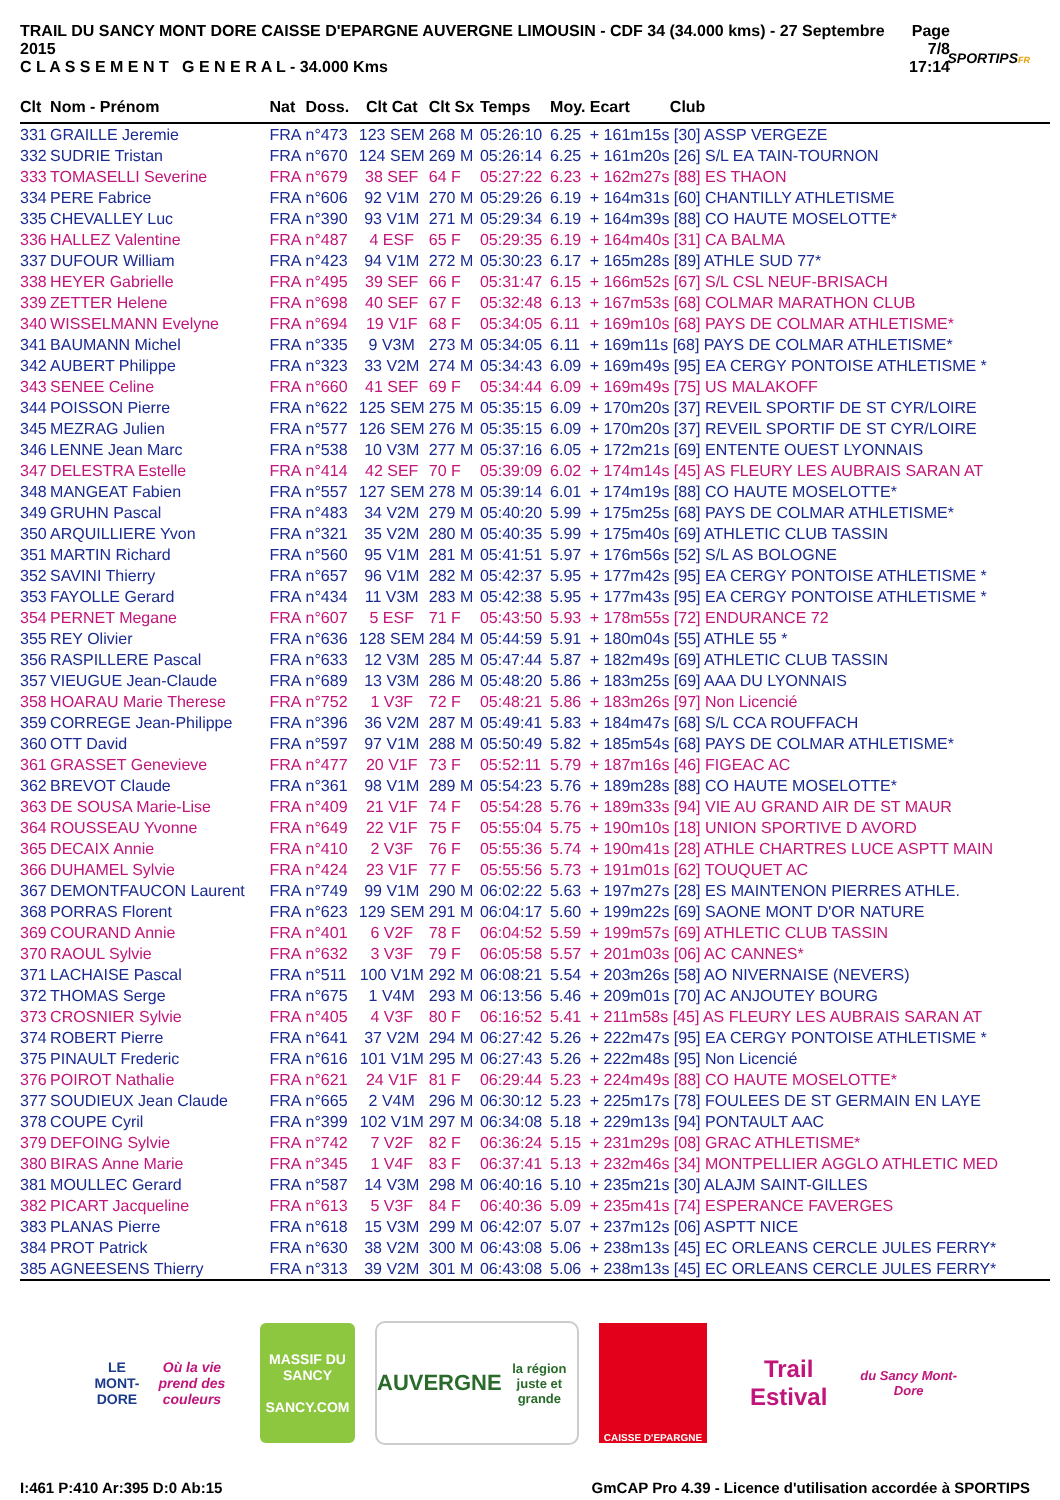TRAIL DU SANCY MONT DORE CAISSE D'EPARGNE AUVERGNE LIMOUSIN - CDF 34 (34.000 kms) - 27 Septembre 2015
C L A S S E M E N T G E N E R A L - 34.000 Kms
Page 7/8
17:14
SPORTIPSFR
| Clt | Nom - Prénom | Nat | Doss. | Clt Cat | Clt Sx | Temps | Moy. | Ecart Club |
| --- | --- | --- | --- | --- | --- | --- | --- | --- |
| 331 | GRAILLE Jeremie | FRA | n°473 | 123 SEM | 268 M | 05:26:10 | 6.25 | + 161m15s [30] ASSP VERGEZE |
| 332 | SUDRIE Tristan | FRA | n°670 | 124 SEM | 269 M | 05:26:14 | 6.25 | + 161m20s [26] S/L EA TAIN-TOURNON |
| 333 | TOMASELLI Severine | FRA | n°679 | 38 SEF | 64 F | 05:27:22 | 6.23 | + 162m27s [88] ES THAON |
| 334 | PERE Fabrice | FRA | n°606 | 92 V1M | 270 M | 05:29:26 | 6.19 | + 164m31s [60] CHANTILLY ATHLETISME |
| 335 | CHEVALLEY Luc | FRA | n°390 | 93 V1M | 271 M | 05:29:34 | 6.19 | + 164m39s [88] CO HAUTE MOSELOTTE* |
| 336 | HALLEZ Valentine | FRA | n°487 | 4 ESF | 65 F | 05:29:35 | 6.19 | + 164m40s [31] CA BALMA |
| 337 | DUFOUR William | FRA | n°423 | 94 V1M | 272 M | 05:30:23 | 6.17 | + 165m28s [89] ATHLE SUD 77* |
| 338 | HEYER Gabrielle | FRA | n°495 | 39 SEF | 66 F | 05:31:47 | 6.15 | + 166m52s [67] S/L CSL NEUF-BRISACH |
| 339 | ZETTER Helene | FRA | n°698 | 40 SEF | 67 F | 05:32:48 | 6.13 | + 167m53s [68] COLMAR MARATHON CLUB |
| 340 | WISSELMANN Evelyne | FRA | n°694 | 19 V1F | 68 F | 05:34:05 | 6.11 | + 169m10s [68] PAYS DE COLMAR ATHLETISME* |
| 341 | BAUMANN Michel | FRA | n°335 | 9 V3M | 273 M | 05:34:05 | 6.11 | + 169m11s [68] PAYS DE COLMAR ATHLETISME* |
| 342 | AUBERT Philippe | FRA | n°323 | 33 V2M | 274 M | 05:34:43 | 6.09 | + 169m49s [95] EA CERGY PONTOISE ATHLETISME * |
| 343 | SENEE Celine | FRA | n°660 | 41 SEF | 69 F | 05:34:44 | 6.09 | + 169m49s [75] US MALAKOFF |
| 344 | POISSON Pierre | FRA | n°622 | 125 SEM | 275 M | 05:35:15 | 6.09 | + 170m20s [37] REVEIL SPORTIF DE ST CYR/LOIRE |
| 345 | MEZRAG Julien | FRA | n°577 | 126 SEM | 276 M | 05:35:15 | 6.09 | + 170m20s [37] REVEIL SPORTIF DE ST CYR/LOIRE |
| 346 | LENNE Jean Marc | FRA | n°538 | 10 V3M | 277 M | 05:37:16 | 6.05 | + 172m21s [69] ENTENTE OUEST LYONNAIS |
| 347 | DELESTRA Estelle | FRA | n°414 | 42 SEF | 70 F | 05:39:09 | 6.02 | + 174m14s [45] AS FLEURY LES AUBRAIS SARAN AT |
| 348 | MANGEAT Fabien | FRA | n°557 | 127 SEM | 278 M | 05:39:14 | 6.01 | + 174m19s [88] CO HAUTE MOSELOTTE* |
| 349 | GRUHN Pascal | FRA | n°483 | 34 V2M | 279 M | 05:40:20 | 5.99 | + 175m25s [68] PAYS DE COLMAR ATHLETISME* |
| 350 | ARQUILLIERE Yvon | FRA | n°321 | 35 V2M | 280 M | 05:40:35 | 5.99 | + 175m40s [69] ATHLETIC CLUB TASSIN |
| 351 | MARTIN Richard | FRA | n°560 | 95 V1M | 281 M | 05:41:51 | 5.97 | + 176m56s [52] S/L AS BOLOGNE |
| 352 | SAVINI Thierry | FRA | n°657 | 96 V1M | 282 M | 05:42:37 | 5.95 | + 177m42s [95] EA CERGY PONTOISE ATHLETISME * |
| 353 | FAYOLLE Gerard | FRA | n°434 | 11 V3M | 283 M | 05:42:38 | 5.95 | + 177m43s [95] EA CERGY PONTOISE ATHLETISME * |
| 354 | PERNET Megane | FRA | n°607 | 5 ESF | 71 F | 05:43:50 | 5.93 | + 178m55s [72] ENDURANCE 72 |
| 355 | REY Olivier | FRA | n°636 | 128 SEM | 284 M | 05:44:59 | 5.91 | + 180m04s [55] ATHLE 55 * |
| 356 | RASPILLERE Pascal | FRA | n°633 | 12 V3M | 285 M | 05:47:44 | 5.87 | + 182m49s [69] ATHLETIC CLUB TASSIN |
| 357 | VIEUGUE Jean-Claude | FRA | n°689 | 13 V3M | 286 M | 05:48:20 | 5.86 | + 183m25s [69] AAA DU LYONNAIS |
| 358 | HOARAU Marie Therese | FRA | n°752 | 1 V3F | 72 F | 05:48:21 | 5.86 | + 183m26s [97] Non Licencié |
| 359 | CORREGE Jean-Philippe | FRA | n°396 | 36 V2M | 287 M | 05:49:41 | 5.83 | + 184m47s [68] S/L CCA ROUFFACH |
| 360 | OTT David | FRA | n°597 | 97 V1M | 288 M | 05:50:49 | 5.82 | + 185m54s [68] PAYS DE COLMAR ATHLETISME* |
| 361 | GRASSET Genevieve | FRA | n°477 | 20 V1F | 73 F | 05:52:11 | 5.79 | + 187m16s [46] FIGEAC AC |
| 362 | BREVOT Claude | FRA | n°361 | 98 V1M | 289 M | 05:54:23 | 5.76 | + 189m28s [88] CO HAUTE MOSELOTTE* |
| 363 | DE SOUSA Marie-Lise | FRA | n°409 | 21 V1F | 74 F | 05:54:28 | 5.76 | + 189m33s [94] VIE AU GRAND AIR DE ST MAUR |
| 364 | ROUSSEAU Yvonne | FRA | n°649 | 22 V1F | 75 F | 05:55:04 | 5.75 | + 190m10s [18] UNION SPORTIVE D AVORD |
| 365 | DECAIX Annie | FRA | n°410 | 2 V3F | 76 F | 05:55:36 | 5.74 | + 190m41s [28] ATHLE CHARTRES LUCE ASPTT MAIN |
| 366 | DUHAMEL Sylvie | FRA | n°424 | 23 V1F | 77 F | 05:55:56 | 5.73 | + 191m01s [62] TOUQUET AC |
| 367 | DEMONTFAUCON Laurent | FRA | n°749 | 99 V1M | 290 M | 06:02:22 | 5.63 | + 197m27s [28] ES MAINTENON PIERRES ATHLE. |
| 368 | PORRAS Florent | FRA | n°623 | 129 SEM | 291 M | 06:04:17 | 5.60 | + 199m22s [69] SAONE MONT D'OR NATURE |
| 369 | COURAND Annie | FRA | n°401 | 6 V2F | 78 F | 06:04:52 | 5.59 | + 199m57s [69] ATHLETIC CLUB TASSIN |
| 370 | RAOUL Sylvie | FRA | n°632 | 3 V3F | 79 F | 06:05:58 | 5.57 | + 201m03s [06] AC CANNES* |
| 371 | LACHAISE Pascal | FRA | n°511 | 100 V1M | 292 M | 06:08:21 | 5.54 | + 203m26s [58] AO NIVERNAISE (NEVERS) |
| 372 | THOMAS Serge | FRA | n°675 | 1 V4M | 293 M | 06:13:56 | 5.46 | + 209m01s [70] AC ANJOUTEY BOURG |
| 373 | CROSNIER Sylvie | FRA | n°405 | 4 V3F | 80 F | 06:16:52 | 5.41 | + 211m58s [45] AS FLEURY LES AUBRAIS SARAN AT |
| 374 | ROBERT Pierre | FRA | n°641 | 37 V2M | 294 M | 06:27:42 | 5.26 | + 222m47s [95] EA CERGY PONTOISE ATHLETISME * |
| 375 | PINAULT Frederic | FRA | n°616 | 101 V1M | 295 M | 06:27:43 | 5.26 | + 222m48s [95] Non Licencié |
| 376 | POIROT Nathalie | FRA | n°621 | 24 V1F | 81 F | 06:29:44 | 5.23 | + 224m49s [88] CO HAUTE MOSELOTTE* |
| 377 | SOUDIEUX Jean Claude | FRA | n°665 | 2 V4M | 296 M | 06:30:12 | 5.23 | + 225m17s [78] FOULEES DE ST GERMAIN EN LAYE |
| 378 | COUPE Cyril | FRA | n°399 | 102 V1M | 297 M | 06:34:08 | 5.18 | + 229m13s [94] PONTAULT AAC |
| 379 | DEFOING Sylvie | FRA | n°742 | 7 V2F | 82 F | 06:36:24 | 5.15 | + 231m29s [08] GRAC ATHLETISME* |
| 380 | BIRAS Anne Marie | FRA | n°345 | 1 V4F | 83 F | 06:37:41 | 5.13 | + 232m46s [34] MONTPELLIER AGGLO ATHLETIC MED |
| 381 | MOULLEC Gerard | FRA | n°587 | 14 V3M | 298 M | 06:40:16 | 5.10 | + 235m21s [30] ALAJM SAINT-GILLES |
| 382 | PICART Jacqueline | FRA | n°613 | 5 V3F | 84 F | 06:40:36 | 5.09 | + 235m41s [74] ESPERANCE FAVERGES |
| 383 | PLANAS Pierre | FRA | n°618 | 15 V3M | 299 M | 06:42:07 | 5.07 | + 237m12s [06] ASPTT NICE |
| 384 | PROT Patrick | FRA | n°630 | 38 V2M | 300 M | 06:43:08 | 5.06 | + 238m13s [45] EC ORLEANS CERCLE JULES FERRY* |
| 385 | AGNEESENS Thierry | FRA | n°313 | 39 V2M | 301 M | 06:43:08 | 5.06 | + 238m13s [45] EC ORLEANS CERCLE JULES FERRY* |
LE MONT-DORE
Où la vie prend des couleurs
MASSIF DU
SANCY
SANCY.COM
AUVERGNE
la région juste et grande
CAISSE D'EPARGNE
Trail Estival
du Sancy Mont-Dore
I:461 P:410 Ar:395 D:0 Ab:15 GmCAP Pro 4.39 - Licence d'utilisation accordée à SPORTIPS